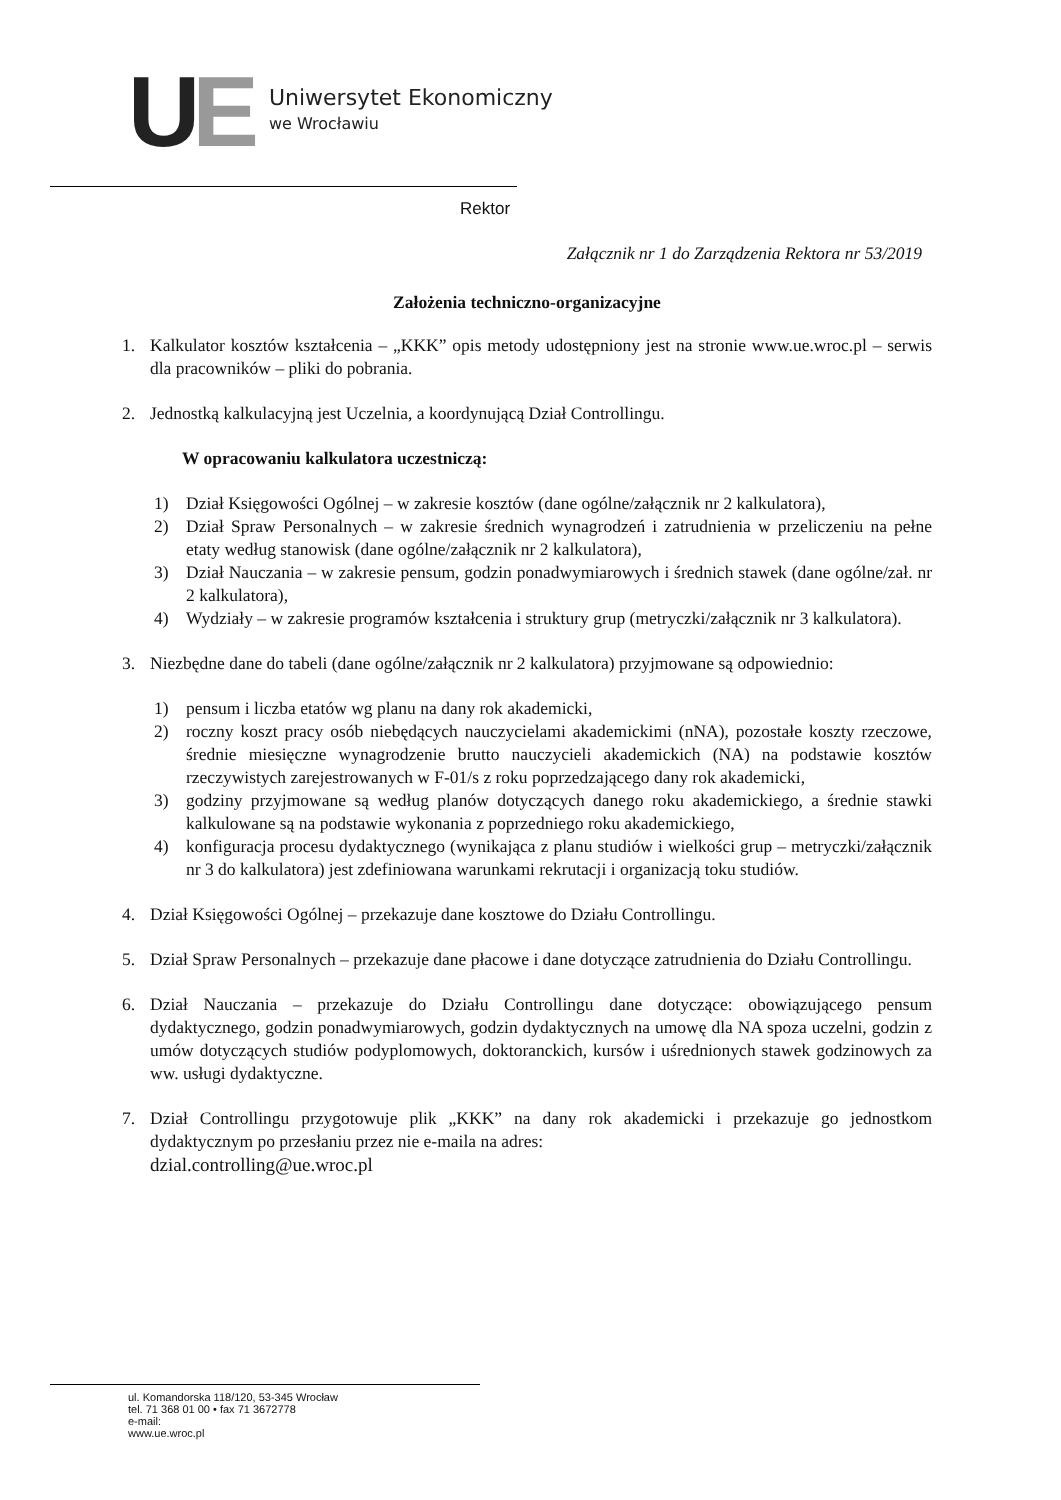UE
Uniwersytet Ekonomiczny
we Wrocławiu
Rektor
Załącznik nr 1 do Zarządzenia Rektora nr 53/2019
Założenia techniczno-organizacyjne
1. Kalkulator kosztów kształcenia – „KKK” opis metody udostępniony jest na stronie www.ue.wroc.pl – serwis dla pracowników – pliki do pobrania.
2. Jednostką kalkulacyjną jest Uczelnia, a koordynującą Dział Controllingu.
W opracowaniu kalkulatora uczestniczą:
1) Dział Księgowości Ogólnej – w zakresie kosztów (dane ogólne/załącznik nr 2 kalkulatora),
2) Dział Spraw Personalnych – w zakresie średnich wynagrodzeń i zatrudnienia w przeliczeniu na pełne etaty według stanowisk (dane ogólne/załącznik nr 2 kalkulatora),
3) Dział Nauczania – w zakresie pensum, godzin ponadwymiarowych i średnich stawek (dane ogólne/zał. nr 2 kalkulatora),
4) Wydziały – w zakresie programów kształcenia i struktury grup (metryczki/załącznik nr 3 kalkulatora).
3. Niezbędne dane do tabeli (dane ogólne/załącznik nr 2 kalkulatora) przyjmowane są odpowiednio:
1) pensum i liczba etatów wg planu na dany rok akademicki,
2) roczny koszt pracy osób niebędących nauczycielami akademickimi (nNA), pozostałe koszty rzeczowe, średnie miesięczne wynagrodzenie brutto nauczycieli akademickich (NA) na podstawie kosztów rzeczywistych zarejestrowanych w F-01/s z roku poprzedzającego dany rok akademicki,
3) godziny przyjmowane są według planów dotyczących danego roku akademickiego, a średnie stawki kalkulowane są na podstawie wykonania z poprzedniego roku akademickiego,
4) konfiguracja procesu dydaktycznego (wynikająca z planu studiów i wielkości grup – metryczki/załącznik nr 3 do kalkulatora) jest zdefiniowana warunkami rekrutacji i organizacją toku studiów.
4. Dział Księgowości Ogólnej – przekazuje dane kosztowe do Działu Controllingu.
5. Dział Spraw Personalnych – przekazuje dane płacowe i dane dotyczące zatrudnienia do Działu Controllingu.
6. Dział Nauczania – przekazuje do Działu Controllingu dane dotyczące: obowiązującego pensum dydaktycznego, godzin ponadwymiarowych, godzin dydaktycznych na umowę dla NA spoza uczelni, godzin z umów dotyczących studiów podyplomowych, doktoranckich, kursów i uśrednionych stawek godzinowych za ww. usługi dydaktyczne.
7. Dział Controllingu przygotowuje plik „KKK” na dany rok akademicki i przekazuje go jednostkom dydaktycznym po przesłaniu przez nie e-maila na adres:
dzial.controlling@ue.wroc.pl
ul. Komandorska 118/120, 53-345 Wrocław
tel. 71 368 01 00 • fax 71 3672778
e-mail:
www.ue.wroc.pl